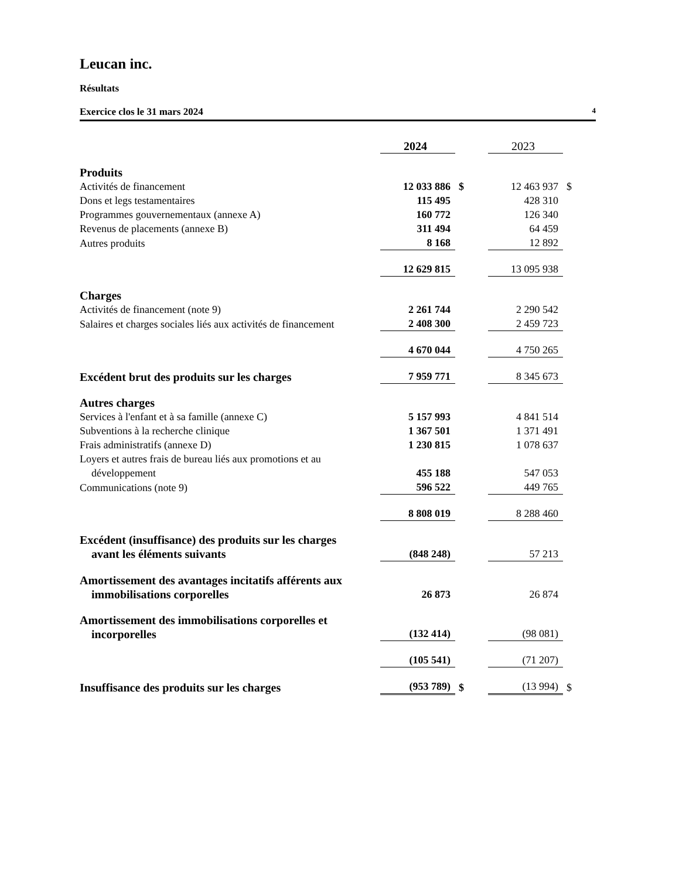Leucan inc.
Résultats
Exercice clos le 31 mars 2024 4
| | 2024 | | 2023 | |
| --- | --- | --- | --- | --- |
| Produits | | | | |
| Activités de financement | 12 033 886 | $ | 12 463 937 | $ |
| Dons et legs testamentaires | 115 495 | | 428 310 | |
| Programmes gouvernementaux (annexe A) | 160 772 | | 126 340 | |
| Revenus de placements (annexe B) | 311 494 | | 64 459 | |
| Autres produits | 8 168 | | 12 892 | |
| | 12 629 815 | | 13 095 938 | |
| Charges | | | | |
| Activités de financement (note 9) | 2 261 744 | | 2 290 542 | |
| Salaires et charges sociales liés aux activités de financement | 2 408 300 | | 2 459 723 | |
| | 4 670 044 | | 4 750 265 | |
| Excédent brut des produits sur les charges | 7 959 771 | | 8 345 673 | |
| Autres charges | | | | |
| Services à l'enfant et à sa famille (annexe C) | 5 157 993 | | 4 841 514 | |
| Subventions à la recherche clinique | 1 367 501 | | 1 371 491 | |
| Frais administratifs (annexe D) | 1 230 815 | | 1 078 637 | |
| Loyers et autres frais de bureau liés aux promotions et au développement | 455 188 | | 547 053 | |
| Communications (note 9) | 596 522 | | 449 765 | |
| | 8 808 019 | | 8 288 460 | |
| Excédent (insuffisance) des produits sur les charges avant les éléments suivants | (848 248) | | 57 213 | |
| Amortissement des avantages incitatifs afférents aux immobilisations corporelles | 26 873 | | 26 874 | |
| Amortissement des immobilisations corporelles et incorporelles | (132 414) | | (98 081) | |
| | (105 541) | | (71 207) | |
| Insuffisance des produits sur les charges | (953 789) | $ | (13 994) | $ |